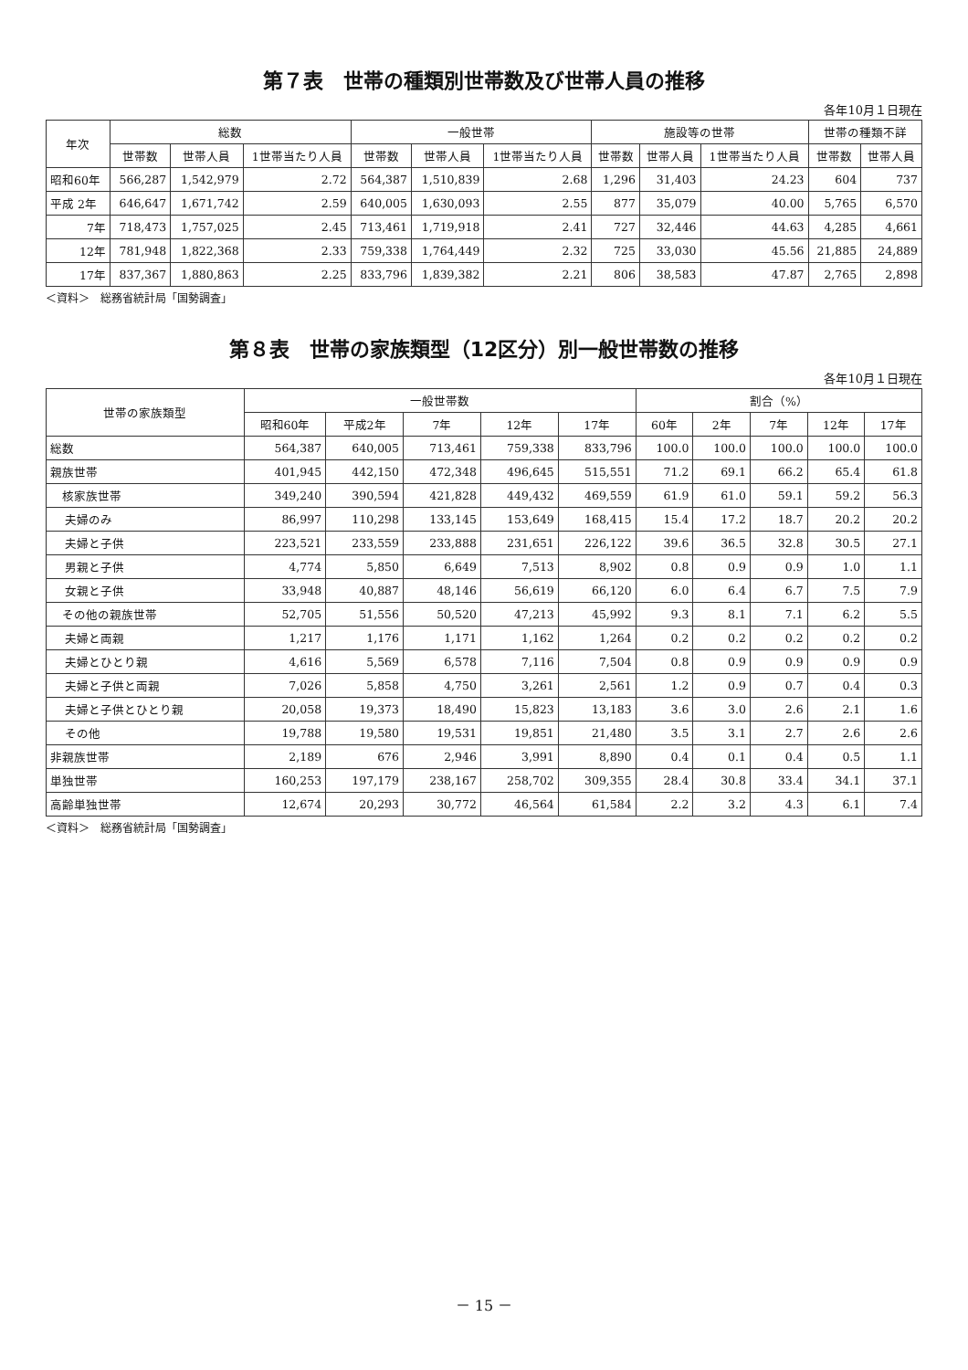第７表　世帯の種類別世帯数及び世帯人員の推移
各年10月１日現在
| 年次 | 総数 | | | 一般世帯 | | | 施設等の世帯 | | | 世帯の種類不詳 | |
| --- | --- | --- | --- | --- | --- | --- | --- | --- | --- | --- | --- |
| | 世帯数 | 世帯人員 | 1世帯当たり人員 | 世帯数 | 世帯人員 | 1世帯当たり人員 | 世帯数 | 世帯人員 | 1世帯当たり人員 | 世帯数 | 世帯人員 |
| 昭和60年 | 566,287 | 1,542,979 | 2.72 | 564,387 | 1,510,839 | 2.68 | 1,296 | 31,403 | 24.23 | 604 | 737 |
| 平成 2年 | 646,647 | 1,671,742 | 2.59 | 640,005 | 1,630,093 | 2.55 | 877 | 35,079 | 40.00 | 5,765 | 6,570 |
| 7年 | 718,473 | 1,757,025 | 2.45 | 713,461 | 1,719,918 | 2.41 | 727 | 32,446 | 44.63 | 4,285 | 4,661 |
| 12年 | 781,948 | 1,822,368 | 2.33 | 759,338 | 1,764,449 | 2.32 | 725 | 33,030 | 45.56 | 21,885 | 24,889 |
| 17年 | 837,367 | 1,880,863 | 2.25 | 833,796 | 1,839,382 | 2.21 | 806 | 38,583 | 47.87 | 2,765 | 2,898 |
＜資料＞　総務省統計局「国勢調査」
第８表　世帯の家族類型（12区分）別一般世帯数の推移
各年10月１日現在
| 世帯の家族類型 | 一般世帯数 | | | | | 割合（%） | | | | |
| --- | --- | --- | --- | --- | --- | --- | --- | --- | --- | --- |
| | 昭和60年 | 平成2年 | 7年 | 12年 | 17年 | 60年 | 2年 | 7年 | 12年 | 17年 |
| 総数 | 564,387 | 640,005 | 713,461 | 759,338 | 833,796 | 100.0 | 100.0 | 100.0 | 100.0 | 100.0 |
| 親族世帯 | 401,945 | 442,150 | 472,348 | 496,645 | 515,551 | 71.2 | 69.1 | 66.2 | 65.4 | 61.8 |
| 核家族世帯 | 349,240 | 390,594 | 421,828 | 449,432 | 469,559 | 61.9 | 61.0 | 59.1 | 59.2 | 56.3 |
| 夫婦のみ | 86,997 | 110,298 | 133,145 | 153,649 | 168,415 | 15.4 | 17.2 | 18.7 | 20.2 | 20.2 |
| 夫婦と子供 | 223,521 | 233,559 | 233,888 | 231,651 | 226,122 | 39.6 | 36.5 | 32.8 | 30.5 | 27.1 |
| 男親と子供 | 4,774 | 5,850 | 6,649 | 7,513 | 8,902 | 0.8 | 0.9 | 0.9 | 1.0 | 1.1 |
| 女親と子供 | 33,948 | 40,887 | 48,146 | 56,619 | 66,120 | 6.0 | 6.4 | 6.7 | 7.5 | 7.9 |
| その他の親族世帯 | 52,705 | 51,556 | 50,520 | 47,213 | 45,992 | 9.3 | 8.1 | 7.1 | 6.2 | 5.5 |
| 夫婦と両親 | 1,217 | 1,176 | 1,171 | 1,162 | 1,264 | 0.2 | 0.2 | 0.2 | 0.2 | 0.2 |
| 夫婦とひとり親 | 4,616 | 5,569 | 6,578 | 7,116 | 7,504 | 0.8 | 0.9 | 0.9 | 0.9 | 0.9 |
| 夫婦と子供と両親 | 7,026 | 5,858 | 4,750 | 3,261 | 2,561 | 1.2 | 0.9 | 0.7 | 0.4 | 0.3 |
| 夫婦と子供とひとり親 | 20,058 | 19,373 | 18,490 | 15,823 | 13,183 | 3.6 | 3.0 | 2.6 | 2.1 | 1.6 |
| その他 | 19,788 | 19,580 | 19,531 | 19,851 | 21,480 | 3.5 | 3.1 | 2.7 | 2.6 | 2.6 |
| 非親族世帯 | 2,189 | 676 | 2,946 | 3,991 | 8,890 | 0.4 | 0.1 | 0.4 | 0.5 | 1.1 |
| 単独世帯 | 160,253 | 197,179 | 238,167 | 258,702 | 309,355 | 28.4 | 30.8 | 33.4 | 34.1 | 37.1 |
| 高齢単独世帯 | 12,674 | 20,293 | 30,772 | 46,564 | 61,584 | 2.2 | 3.2 | 4.3 | 6.1 | 7.4 |
＜資料＞　総務省統計局「国勢調査」
－ 15 －